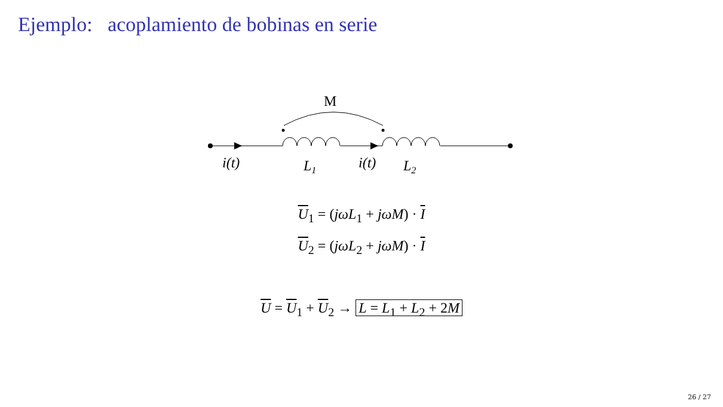Ejemplo: acoplamiento de bobinas en serie
M
i(t)
L1
i(t)
L2
U<sub>1</sub> = (jωL<sub>1</sub> + jωM) · I
U<sub>2</sub> = (jωL<sub>2</sub> + jωM) · I
U = U<sub>1</sub> + U<sub>2</sub> → L = L<sub>1</sub> + L<sub>2</sub> + 2M
26 / 27